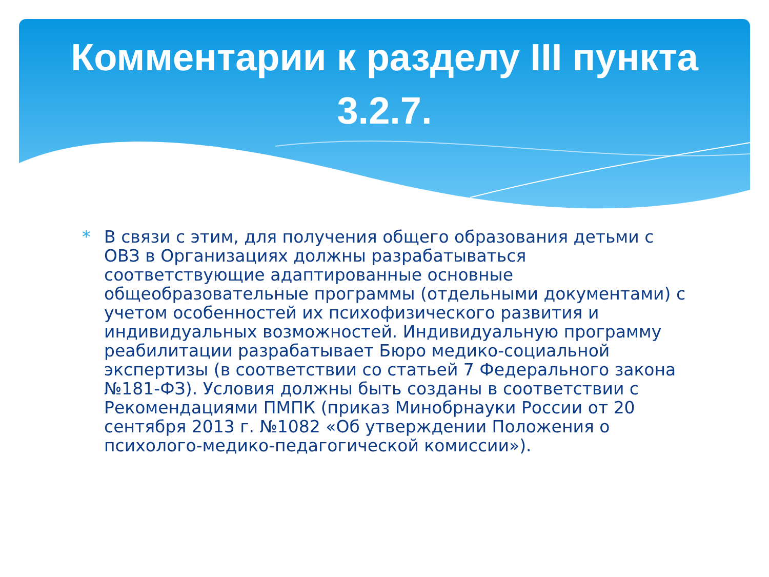Комментарии к разделу III пункта 3.2.7.
* В связи с этим, для получения общего образования детьми с ОВЗ в Организациях должны разрабатываться соответствующие адаптированные основные общеобразовательные программы (отдельными документами) с учетом особенностей их психофизического развития и индивидуальных возможностей. Индивидуальную программу реабилитации разрабатывает Бюро медико-социальной экспертизы (в соответствии со статьей 7 Федерального закона №181-ФЗ). Условия должны быть созданы в соответствии с Рекомендациями ПМПК (приказ Минобрнауки России от 20 сентября 2013 г. №1082 «Об утверждении Положения о психолого-медико-педагогической комиссии»).